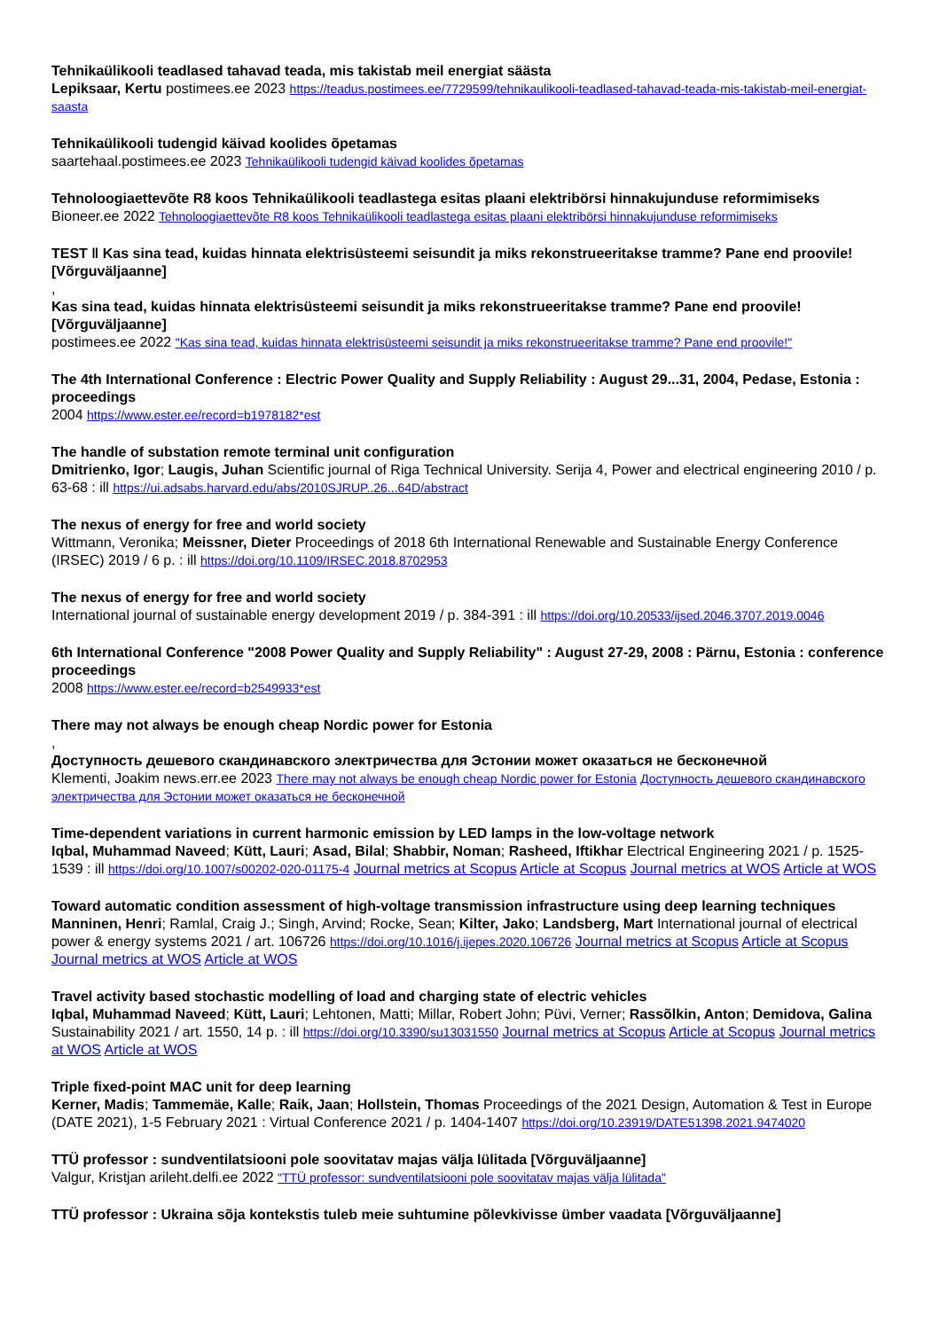Tehnikaülikooli teadlased tahavad teada, mis takistab meil energiat säästa
Lepiksaar, Kertu postimees.ee 2023 https://teadus.postimees.ee/7729599/tehnikaulikooli-teadlased-tahavad-teada-mis-takistab-meil-energiat-saasta
Tehnikaülikooli tudengid käivad koolides õpetamas
saartehaal.postimees.ee 2023 Tehnikaülikooli tudengid käivad koolides õpetamas
Tehnoloogiaettevõte R8 koos Tehnikaülikooli teadlastega esitas plaani elektribörsi hinnakujunduse reformimiseks
Bioneer.ee 2022 Tehnoloogiaettevõte R8 koos Tehnikaülikooli teadlastega esitas plaani elektribörsi hinnakujunduse reformimiseks
TEST ǁ Kas sina tead, kuidas hinnata elektrisüsteemi seisundit ja miks rekonstrueeritakse tramme? Pane end proovile! [Võrguväljaanne]
,
Kas sina tead, kuidas hinnata elektrisüsteemi seisundit ja miks rekonstrueeritakse tramme? Pane end proovile! [Võrguväljaanne]
postimees.ee 2022 "Kas sina tead, kuidas hinnata elektrisüsteemi seisundit ja miks rekonstrueeritakse tramme? Pane end proovile!"
The 4th International Conference : Electric Power Quality and Supply Reliability : August 29...31, 2004, Pedase, Estonia : proceedings
2004 https://www.ester.ee/record=b1978182*est
The handle of substation remote terminal unit configuration
Dmitrienko, Igor; Laugis, Juhan Scientific journal of Riga Technical University. Serija 4, Power and electrical engineering 2010 / p. 63-68 : ill https://ui.adsabs.harvard.edu/abs/2010SJRUP..26...64D/abstract
The nexus of energy for free and world society
Wittmann, Veronika; Meissner, Dieter Proceedings of 2018 6th International Renewable and Sustainable Energy Conference (IRSEC) 2019 / 6 p. : ill https://doi.org/10.1109/IRSEC.2018.8702953
The nexus of energy for free and world society
International journal of sustainable energy development 2019 / p. 384-391 : ill https://doi.org/10.20533/ijsed.2046.3707.2019.0046
6th International Conference "2008 Power Quality and Supply Reliability" : August 27-29, 2008 : Pärnu, Estonia : conference proceedings
2008 https://www.ester.ee/record=b2549933*est
There may not always be enough cheap Nordic power for Estonia
,
Доступность дешевого скандинавского электричества для Эстонии может оказаться не бесконечной
Klementi, Joakim news.err.ee 2023 There may not always be enough cheap Nordic power for Estonia Доступность дешевого скандинавского электричества для Эстонии может оказаться не бесконечной
Time-dependent variations in current harmonic emission by LED lamps in the low-voltage network
Iqbal, Muhammad Naveed; Kütt, Lauri; Asad, Bilal; Shabbir, Noman; Rasheed, Iftikhar Electrical Engineering 2021 / p. 1525-1539 : ill https://doi.org/10.1007/s00202-020-01175-4 Journal metrics at Scopus Article at Scopus Journal metrics at WOS Article at WOS
Toward automatic condition assessment of high-voltage transmission infrastructure using deep learning techniques
Manninen, Henri; Ramlal, Craig J.; Singh, Arvind; Rocke, Sean; Kilter, Jako; Landsberg, Mart International journal of electrical power & energy systems 2021 / art. 106726 https://doi.org/10.1016/j.ijepes.2020.106726 Journal metrics at Scopus Article at Scopus Journal metrics at WOS Article at WOS
Travel activity based stochastic modelling of load and charging state of electric vehicles
Iqbal, Muhammad Naveed; Kütt, Lauri; Lehtonen, Matti; Millar, Robert John; Püvi, Verner; Rassõlkin, Anton; Demidova, Galina Sustainability 2021 / art. 1550, 14 p. : ill https://doi.org/10.3390/su13031550 Journal metrics at Scopus Article at Scopus Journal metrics at WOS Article at WOS
Triple fixed-point MAC unit for deep learning
Kerner, Madis; Tammemäe, Kalle; Raik, Jaan; Hollstein, Thomas Proceedings of the 2021 Design, Automation & Test in Europe (DATE 2021), 1-5 February 2021 : Virtual Conference 2021 / p. 1404-1407 https://doi.org/10.23919/DATE51398.2021.9474020
TTÜ professor : sundventilatsiooni pole soovitatav majas välja lülitada [Võrguväljaanne]
Valgur, Kristjan arileht.delfi.ee 2022 "TTÜ professor: sundventilatsiooni pole soovitatav majas välja lülitada"
TTÜ professor : Ukraina sõja kontekstis tuleb meie suhtumine põlevkivisse ümber vaadata [Võrguväljaanne]